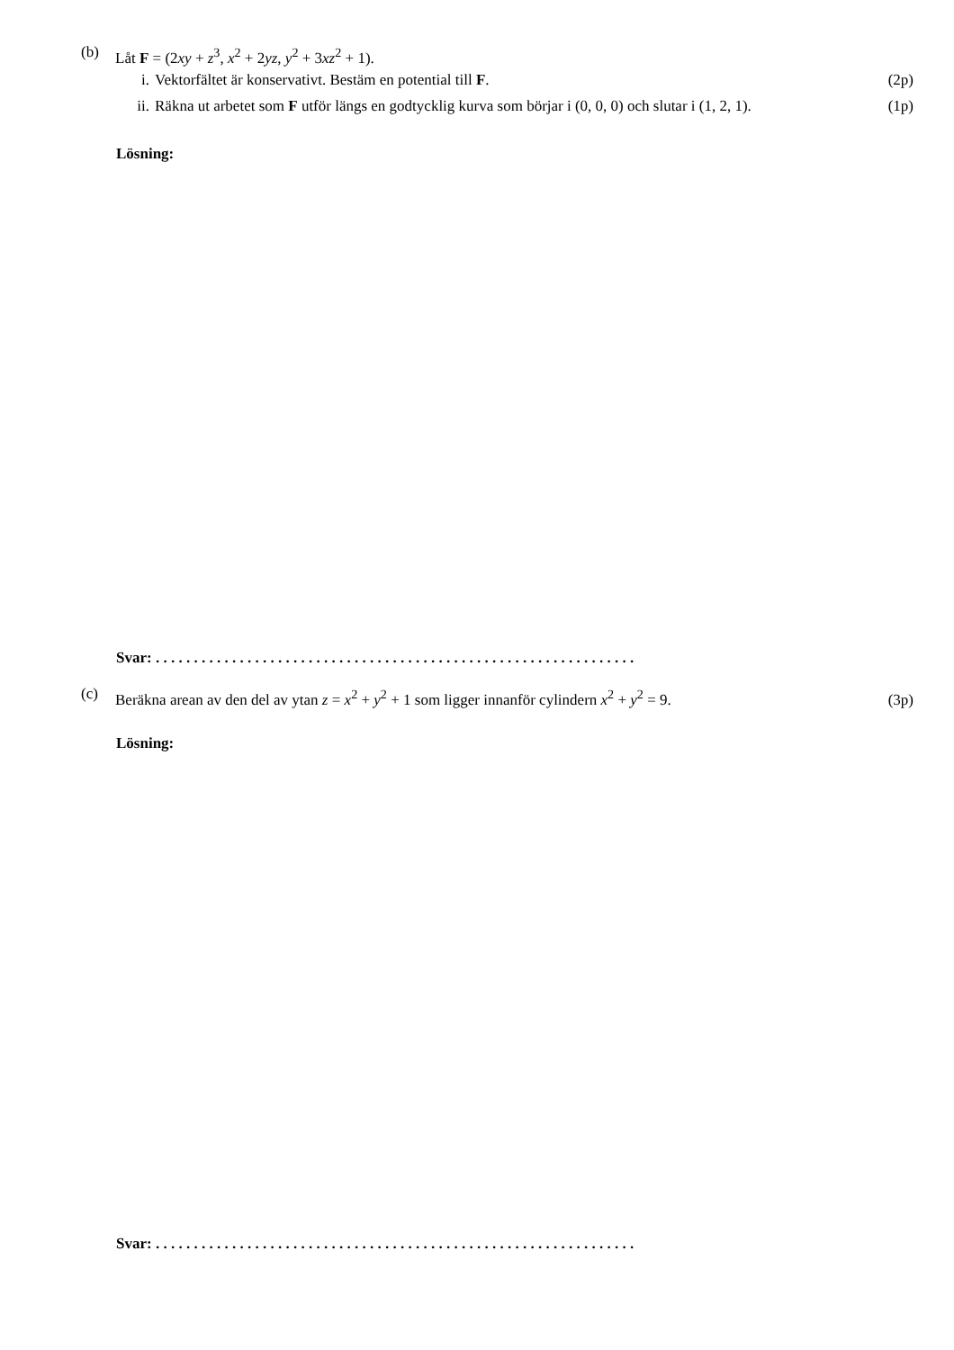(b) Låt F = (2xy + z<sup>3</sup>, x<sup>2</sup> + 2yz, y<sup>2</sup> + 3xz<sup>2</sup> + 1).
i. Vektorfältet är konservativt. Bestäm en potential till F.
(2p)
ii. Räkna ut arbetet som F utför längs en godtycklig kurva som börjar i (0, 0, 0) och slutar i (1, 2, 1).
(1p)
Lösning:
Svar: . . . . . . . . . . . . . . . . . . . . . . . . . . . . . . . . . . . . . . . . . . . . . . . . . . . . . . . . . . . . . . .
(c) Beräkna arean av den del av ytan z = x<sup>2</sup> + y<sup>2</sup> + 1 som ligger innanför cylindern x<sup>2</sup> + y<sup>2</sup> = 9.
(3p)
Lösning:
Svar: . . . . . . . . . . . . . . . . . . . . . . . . . . . . . . . . . . . . . . . . . . . . . . . . . . . . . . . . . . . . . . .